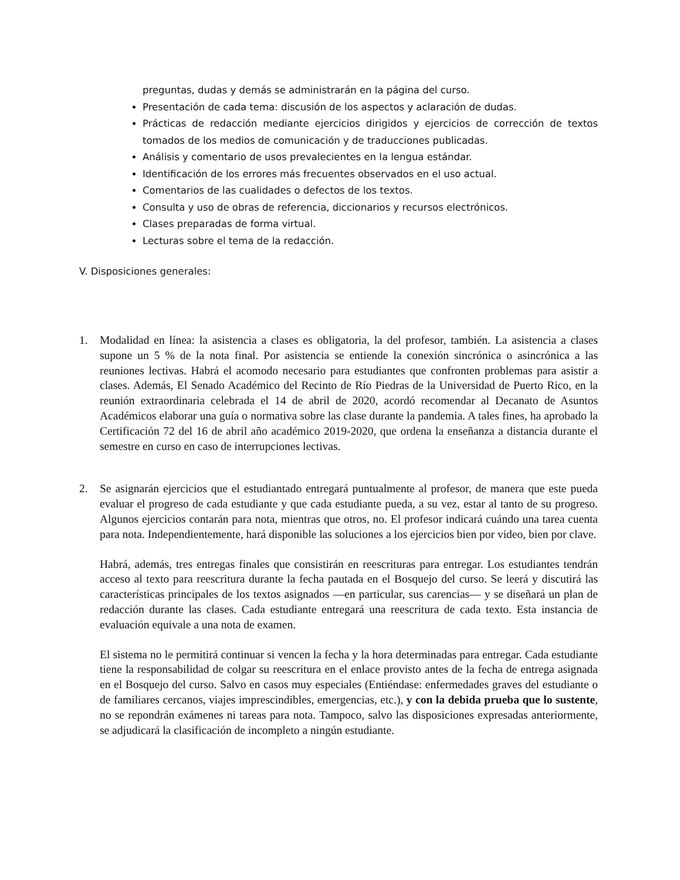preguntas, dudas y demás se administrarán en la página del curso.
Presentación de cada tema: discusión de los aspectos y aclaración de dudas.
Prácticas de redacción mediante ejercicios dirigidos y ejercicios de corrección de textos tomados de los medios de comunicación y de traducciones publicadas.
Análisis y comentario de usos prevalecientes en la lengua estándar.
Identificación de los errores más frecuentes observados en el uso actual.
Comentarios de las cualidades o defectos de los textos.
Consulta y uso de obras de referencia, diccionarios y recursos electrónicos.
Clases preparadas de forma virtual.
Lecturas sobre el tema de la redacción.
V. Disposiciones generales:
1. Modalidad en línea: la asistencia a clases es obligatoria, la del profesor, también. La asistencia a clases supone un 5 % de la nota final. Por asistencia se entiende la conexión sincrónica o asincrónica a las reuniones lectivas. Habrá el acomodo necesario para estudiantes que confronten problemas para asistir a clases. Además, El Senado Académico del Recinto de Río Piedras de la Universidad de Puerto Rico, en la reunión extraordinaria celebrada el 14 de abril de 2020, acordó recomendar al Decanato de Asuntos Académicos elaborar una guía o normativa sobre las clase durante la pandemia. A tales fines, ha aprobado la Certificación 72 del 16 de abril año académico 2019-2020, que ordena la enseñanza a distancia durante el semestre en curso en caso de interrupciones lectivas.
2. Se asignarán ejercicios que el estudiantado entregará puntualmente al profesor, de manera que este pueda evaluar el progreso de cada estudiante y que cada estudiante pueda, a su vez, estar al tanto de su progreso. Algunos ejercicios contarán para nota, mientras que otros, no. El profesor indicará cuándo una tarea cuenta para nota. Independientemente, hará disponible las soluciones a los ejercicios bien por video, bien por clave.
Habrá, además, tres entregas finales que consistirán en reescrituras para entregar. Los estudiantes tendrán acceso al texto para reescritura durante la fecha pautada en el Bosquejo del curso. Se leerá y discutirá las características principales de los textos asignados —en particular, sus carencias— y se diseñará un plan de redacción durante las clases. Cada estudiante entregará una reescritura de cada texto. Esta instancia de evaluación equivale a una nota de examen.
El sistema no le permitirá continuar si vencen la fecha y la hora determinadas para entregar. Cada estudiante tiene la responsabilidad de colgar su reescritura en el enlace provisto antes de la fecha de entrega asignada en el Bosquejo del curso. Salvo en casos muy especiales (Entiéndase: enfermedades graves del estudiante o de familiares cercanos, viajes imprescindibles, emergencias, etc.), y con la debida prueba que lo sustente, no se repondrán exámenes ni tareas para nota. Tampoco, salvo las disposiciones expresadas anteriormente, se adjudicará la clasificación de incompleto a ningún estudiante.